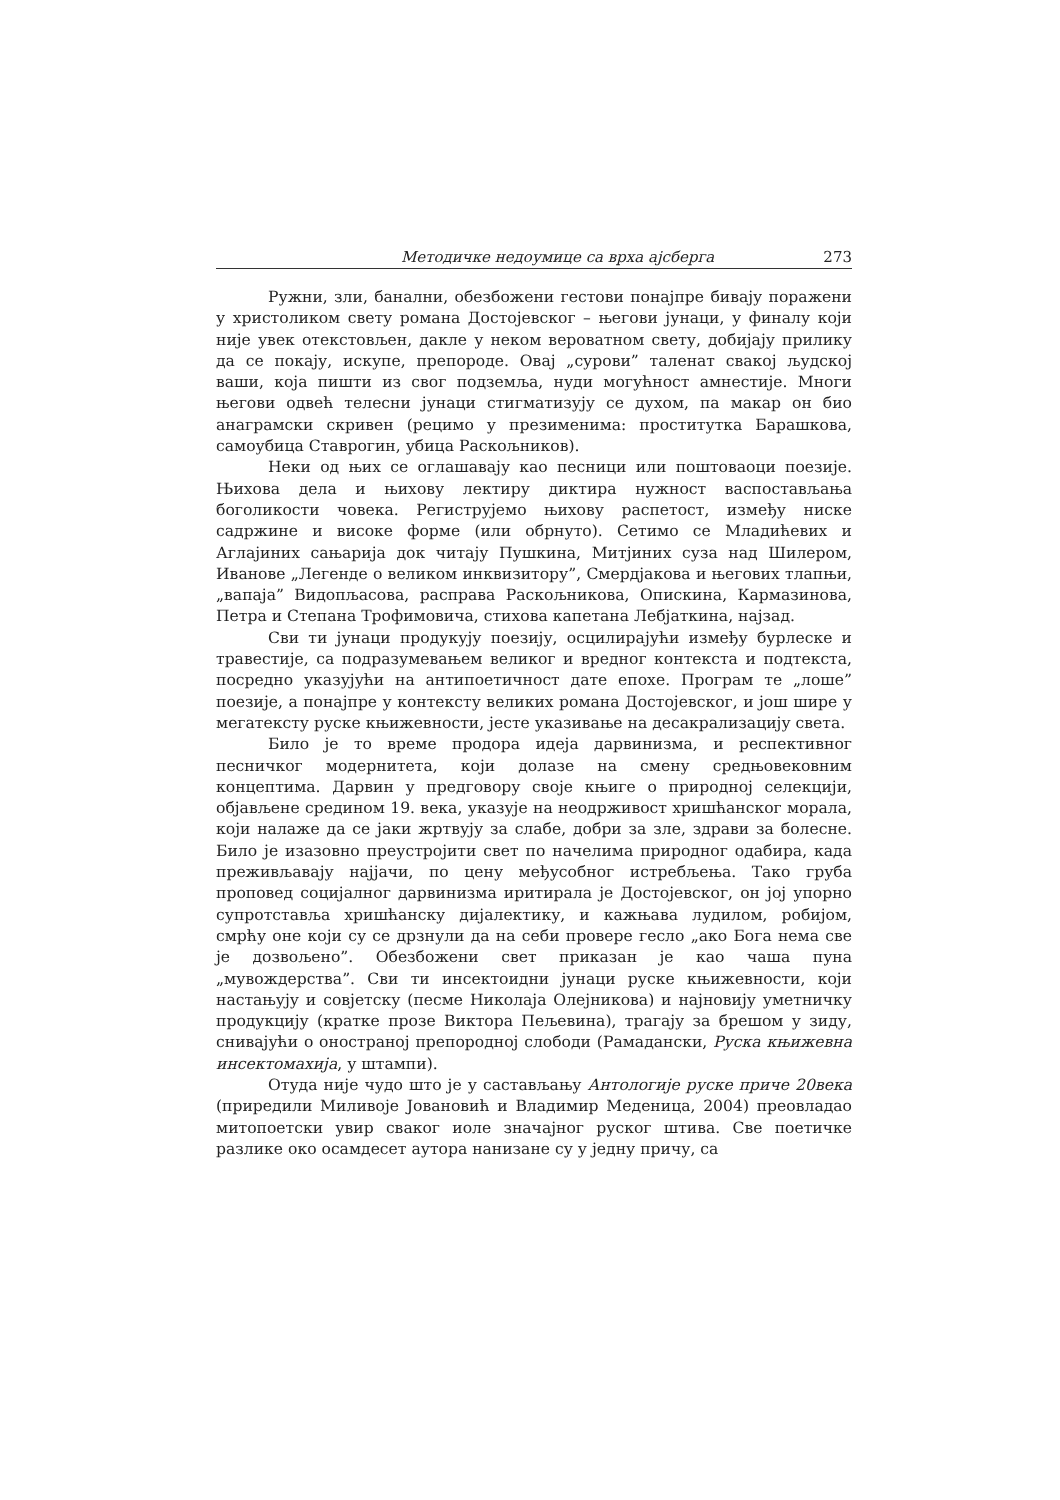Методичке недоумице са врха ајсберга 273
Ружни, зли, банални, обезбожени гестови понајпре бивају поражени у христоликом свету романа Достојевског – његови јунаци, у финалу који није увек отекстовљен, дакле у неком вероватном свету, добијају прилику да се покају, искупе, препороде. Овај „сурови” таленат свакој људској ваши, која пишти из свог подземља, нуди могућност амнестије. Многи његови одвећ телесни јунаци стигматизују се духом, па макар он био анаграмски скривен (рецимо у презименима: проститутка Барашкова, самоубица Ставрогин, убица Раскољников).
Неки од њих се оглашавају као песници или поштоваоци поезије. Њихова дела и њихову лектиру диктира нужност васпостављања боголикости човека. Региструјемо њихову распетост, између ниске садржине и високе форме (или обрнуто). Сетимо се Младићевих и Аглајиних сањарија док читају Пушкина, Митјиних суза над Шилером, Иванове „Легенде о великом инквизитору”, Смердјакова и његових тлапњи, „вапаја” Видопљасова, расправа Раскољникова, Опискина, Кармазинова, Петра и Степана Трофимовича, стихова капетана Лебјаткина, најзад.
Сви ти јунаци продукују поезију, осцилирајући између бурлеске и травестије, са подразумевањем великог и вредног контекста и подтекста, посредно указујући на антипоетичност дате епохе. Програм те „лоше” поезије, а понајпре у контексту великих романа Достојевског, и још шире у мегатексту руске књижевности, јесте указивање на десакрализацију света.
Било је то време продора идеја дарвинизма, и респективног песничког модернитета, који долазе на смену средњовековним концептима. Дарвин у предговору своје књиге о природној селекцији, објављене средином 19. века, указује на неодрживост хришћанског морала, који налаже да се јаки жртвују за слабе, добри за зле, здрави за болесне. Било је изазовно преустројити свет по начелима природног одабира, када преживљавају најјачи, по цену међусобног истребљења. Тако груба проповед социјалног дарвинизма иритирала је Достојевског, он јој упорно супротставља хришћанску дијалектику, и кажњава лудилом, робијом, смрћу оне који су се дрзнули да на себи провере гесло „ако Бога нема све је дозвољено”. Обезбожени свет приказан је као чаша пуна „мувождерства”. Сви ти инсектоидни јунаци руске књижевности, који настањују и совјетску (песме Николаја Олејникова) и најновију уметничку продукцију (кратке прозе Виктора Пељевина), трагају за брешом у зиду, снивајући о оностраној препородној слободи (Рамадански, Руска књижевна инсектомахија, у штампи).
Отуда није чудо што је у састављању Антологије руске приче 20века (приредили Миливоје Јовановић и Владимир Меденица, 2004) преовладао митопоетски увир сваког иоле значајног руског штива. Све поетичке разлике око осамдесет аутора нанизане су у једну причу, са